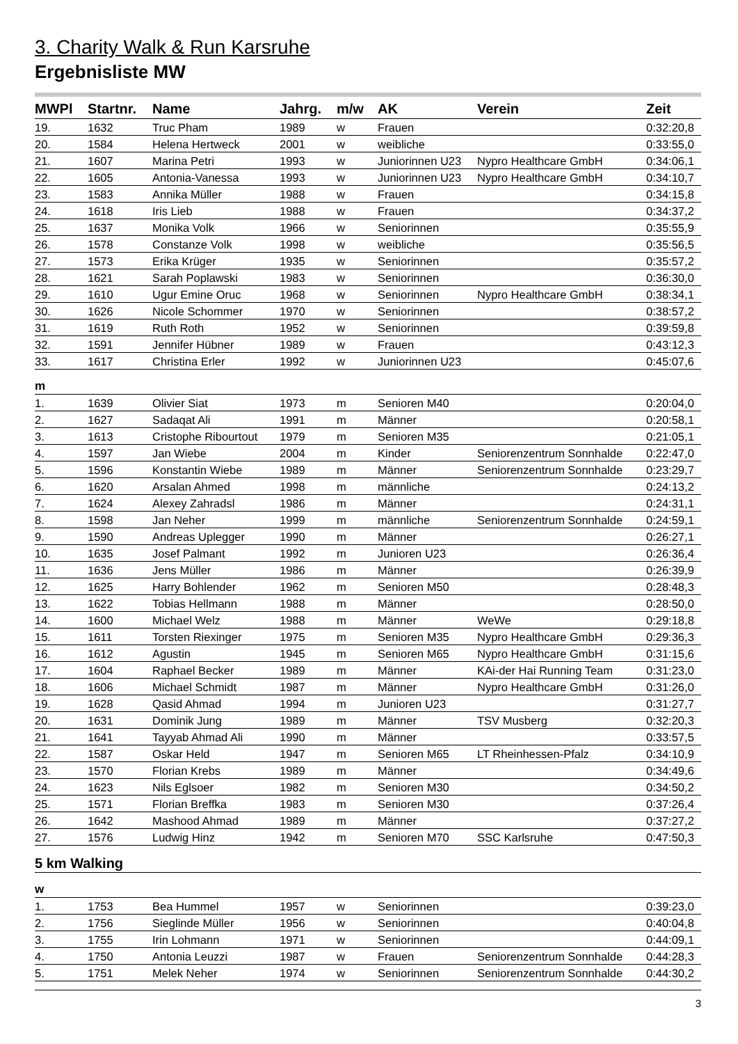3. Charity Walk & Run Karsruhe
Ergebnisliste MW
| MWPl | Startnr. | Name | Jahrg. | m/w | AK | Verein | Zeit |
| --- | --- | --- | --- | --- | --- | --- | --- |
| 19. | 1632 | Truc Pham | 1989 | w | Frauen | | 0:32:20,8 |
| 20. | 1584 | Helena Hertweck | 2001 | w | weibliche | | 0:33:55,0 |
| 21. | 1607 | Marina Petri | 1993 | w | Juniorinnen U23 | Nypro Healthcare GmbH | 0:34:06,1 |
| 22. | 1605 | Antonia-Vanessa | 1993 | w | Juniorinnen U23 | Nypro Healthcare GmbH | 0:34:10,7 |
| 23. | 1583 | Annika Müller | 1988 | w | Frauen | | 0:34:15,8 |
| 24. | 1618 | Iris Lieb | 1988 | w | Frauen | | 0:34:37,2 |
| 25. | 1637 | Monika Volk | 1966 | w | Seniorinnen | | 0:35:55,9 |
| 26. | 1578 | Constanze Volk | 1998 | w | weibliche | | 0:35:56,5 |
| 27. | 1573 | Erika Krüger | 1935 | w | Seniorinnen | | 0:35:57,2 |
| 28. | 1621 | Sarah Poplawski | 1983 | w | Seniorinnen | | 0:36:30,0 |
| 29. | 1610 | Ugur Emine Oruc | 1968 | w | Seniorinnen | Nypro Healthcare GmbH | 0:38:34,1 |
| 30. | 1626 | Nicole Schommer | 1970 | w | Seniorinnen | | 0:38:57,2 |
| 31. | 1619 | Ruth Roth | 1952 | w | Seniorinnen | | 0:39:59,8 |
| 32. | 1591 | Jennifer Hübner | 1989 | w | Frauen | | 0:43:12,3 |
| 33. | 1617 | Christina Erler | 1992 | w | Juniorinnen U23 | | 0:45:07,6 |
| m | | | | | | | |
| 1. | 1639 | Olivier Siat | 1973 | m | Senioren M40 | | 0:20:04,0 |
| 2. | 1627 | Sadaqat Ali | 1991 | m | Männer | | 0:20:58,1 |
| 3. | 1613 | Cristophe Ribourtout | 1979 | m | Senioren M35 | | 0:21:05,1 |
| 4. | 1597 | Jan Wiebe | 2004 | m | Kinder | Seniorenzentrum Sonnhalde | 0:22:47,0 |
| 5. | 1596 | Konstantin Wiebe | 1989 | m | Männer | Seniorenzentrum Sonnhalde | 0:23:29,7 |
| 6. | 1620 | Arsalan Ahmed | 1998 | m | männliche | | 0:24:13,2 |
| 7. | 1624 | Alexey Zahradsl | 1986 | m | Männer | | 0:24:31,1 |
| 8. | 1598 | Jan Neher | 1999 | m | männliche | Seniorenzentrum Sonnhalde | 0:24:59,1 |
| 9. | 1590 | Andreas Uplegger | 1990 | m | Männer | | 0:26:27,1 |
| 10. | 1635 | Josef Palmant | 1992 | m | Junioren U23 | | 0:26:36,4 |
| 11. | 1636 | Jens Müller | 1986 | m | Männer | | 0:26:39,9 |
| 12. | 1625 | Harry Bohlender | 1962 | m | Senioren M50 | | 0:28:48,3 |
| 13. | 1622 | Tobias Hellmann | 1988 | m | Männer | | 0:28:50,0 |
| 14. | 1600 | Michael Welz | 1988 | m | Männer | WeWe | 0:29:18,8 |
| 15. | 1611 | Torsten Riexinger | 1975 | m | Senioren M35 | Nypro Healthcare GmbH | 0:29:36,3 |
| 16. | 1612 | Agustin | 1945 | m | Senioren M65 | Nypro Healthcare GmbH | 0:31:15,6 |
| 17. | 1604 | Raphael Becker | 1989 | m | Männer | KAi-der Hai Running Team | 0:31:23,0 |
| 18. | 1606 | Michael Schmidt | 1987 | m | Männer | Nypro Healthcare GmbH | 0:31:26,0 |
| 19. | 1628 | Qasid Ahmad | 1994 | m | Junioren U23 | | 0:31:27,7 |
| 20. | 1631 | Dominik Jung | 1989 | m | Männer | TSV Musberg | 0:32:20,3 |
| 21. | 1641 | Tayyab Ahmad Ali | 1990 | m | Männer | | 0:33:57,5 |
| 22. | 1587 | Oskar Held | 1947 | m | Senioren M65 | LT Rheinhessen-Pfalz | 0:34:10,9 |
| 23. | 1570 | Florian Krebs | 1989 | m | Männer | | 0:34:49,6 |
| 24. | 1623 | Nils Eglsoer | 1982 | m | Senioren M30 | | 0:34:50,2 |
| 25. | 1571 | Florian Breffka | 1983 | m | Senioren M30 | | 0:37:26,4 |
| 26. | 1642 | Mashood Ahmad | 1989 | m | Männer | | 0:37:27,2 |
| 27. | 1576 | Ludwig Hinz | 1942 | m | Senioren M70 | SSC Karlsruhe | 0:47:50,3 |
| 5 km Walking | | | | | | | |
| w | | | | | | | |
| 1. | 1753 | Bea Hummel | 1957 | w | Seniorinnen | | 0:39:23,0 |
| 2. | 1756 | Sieglinde Müller | 1956 | w | Seniorinnen | | 0:40:04,8 |
| 3. | 1755 | Irin Lohmann | 1971 | w | Seniorinnen | | 0:44:09,1 |
| 4. | 1750 | Antonia Leuzzi | 1987 | w | Frauen | Seniorenzentrum Sonnhalde | 0:44:28,3 |
| 5. | 1751 | Melek Neher | 1974 | w | Seniorinnen | Seniorenzentrum Sonnhalde | 0:44:30,2 |
3